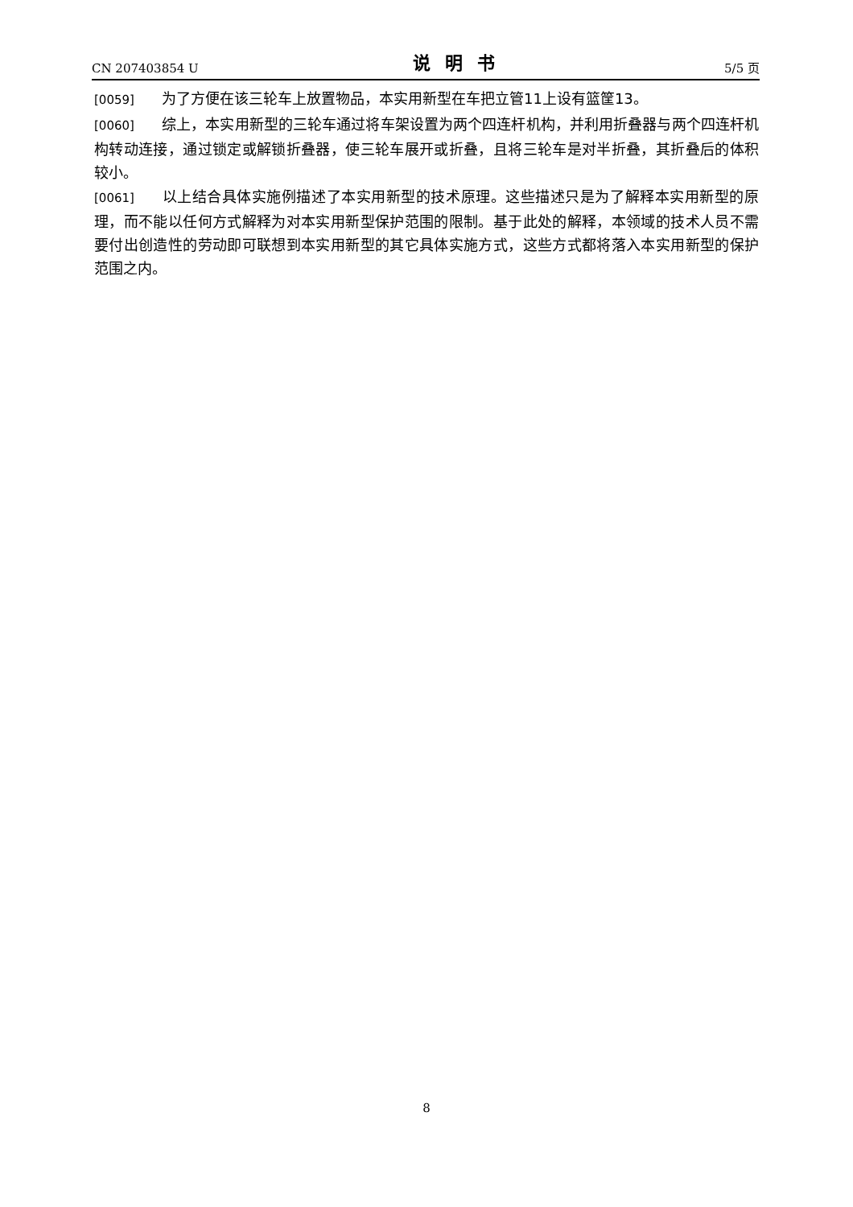CN 207403854 U 说明书 5/5 页
[0059] 为了方便在该三轮车上放置物品，本实用新型在车把立管11上设有篮筐13。
[0060] 综上，本实用新型的三轮车通过将车架设置为两个四连杆机构，并利用折叠器与两个四连杆机构转动连接，通过锁定或解锁折叠器，使三轮车展开或折叠，且将三轮车是对半折叠，其折叠后的体积较小。
[0061] 以上结合具体实施例描述了本实用新型的技术原理。这些描述只是为了解释本实用新型的原理，而不能以任何方式解释为对本实用新型保护范围的限制。基于此处的解释，本领域的技术人员不需要付出创造性的劳动即可联想到本实用新型的其它具体实施方式，这些方式都将落入本实用新型的保护范围之内。
8